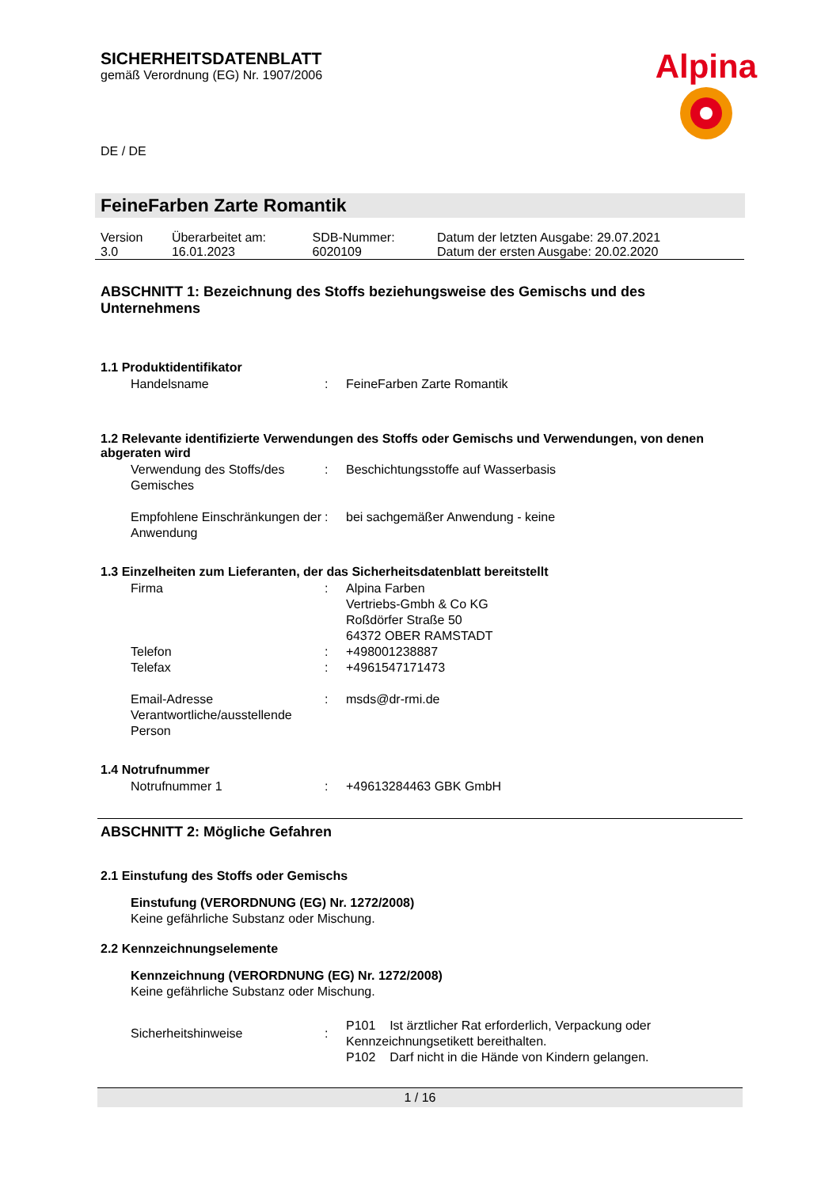SICHERHEITSDATENBLATT
gemäß Verordnung (EG) Nr. 1907/2006
Alpina
DE / DE
FeineFarben Zarte Romantik
| Version 3.0 | Überarbeitet am: 16.01.2023 | SDB-Nummer: 6020109 | Datum der letzten Ausgabe: 29.07.2021 Datum der ersten Ausgabe: 20.02.2020 |
ABSCHNITT 1: Bezeichnung des Stoffs beziehungsweise des Gemischs und des Unternehmens
1.1 Produktidentifikator
| Handelsname | : | FeineFarben Zarte Romantik |
1.2 Relevante identifizierte Verwendungen des Stoffs oder Gemischs und Verwendungen, von denen abgeraten wird
| Verwendung des Stoffs/des Gemisches | : | Beschichtungsstoffe auf Wasserbasis |
| Empfohlene Einschränkungen der Anwendung | : | bei sachgemäßer Anwendung - keine |
1.3 Einzelheiten zum Lieferanten, der das Sicherheitsdatenblatt bereitstellt
| Firma | : | Alpina Farben Vertriebs-Gmbh & Co KG Roßdörfer Straße 50 64372 OBER RAMSTADT |
| Telefon | : | +498001238887 |
| Telefax | : | +4961547171473 |
| Email-Adresse Verantwortliche/ausstellende Person | : | msds@dr-rmi.de |
1.4 Notrufnummer
| Notrufnummer 1 | : | +49613284463 GBK GmbH |
ABSCHNITT 2: Mögliche Gefahren
2.1 Einstufung des Stoffs oder Gemischs
Einstufung (VERORDNUNG (EG) Nr. 1272/2008)
Keine gefährliche Substanz oder Mischung.
2.2 Kennzeichnungselemente
Kennzeichnung (VERORDNUNG (EG) Nr. 1272/2008)
Keine gefährliche Substanz oder Mischung.
| Sicherheitshinweise | : | P101 Ist ärztlicher Rat erforderlich, Verpackung oder Kennzeichnungsetikett bereithalten. P102 Darf nicht in die Hände von Kindern gelangen. |
1 / 16